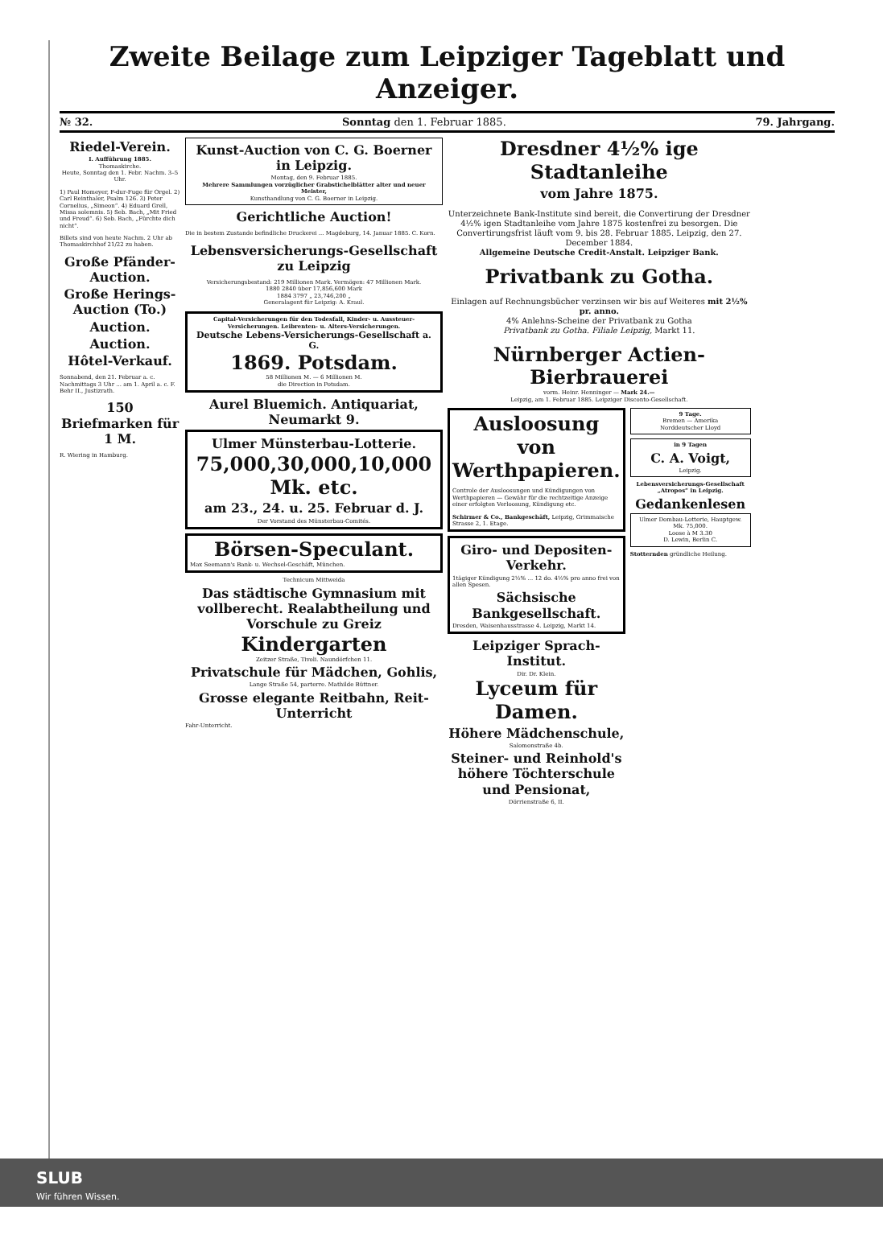Zweite Beilage zum Leipziger Tageblatt und Anzeiger.
№ 32. Sonntag den 1. Februar 1885. 79. Jahrgang.
Riedel-Verein.
I. Aufführung 1885.
Thomaskirche.
Heute, Sonntag den 1. Febr. Nachm. 3–5 Uhr.
1) Paul Homeyer, F-dur-Fuge für Orgel. 2) Carl Reinthaler, Psalm 126. 3) Peter Cornelius, „Simeon“. 4) Eduard Grell, Missa solemnis. 5) Seb. Bach, „Mit Fried und Freud“. 6) Seb. Bach, „Fürchte dich nicht“.
Billets sind von heute Nachm. 2 Uhr ab Thomaskirchhof 21/22 zu haben.
Große Pfänder-Auction.
Große Herings-Auction (To.)
Auction.
Auction.
Hôtel-Verkauf.
Sonnabend, den 21. Februar a. c. Nachmittags 3 Uhr ... am 1. April a. c. F. Behr II., Justizrath.
150 Briefmarken für 1 M.
R. Wiering in Hamburg.
Kunst-Auction von C. G. Boerner in Leipzig.
Montag, den 9. Februar 1885.
Mehrere Sammlungen vorzüglicher Grabstichelblätter alter und neuer Meister,
Kunsthandlung von C. G. Boerner in Leipzig.
Gerichtliche Auction!
Die in bestem Zustande befindliche Druckerei ... Magdeburg, 14. Januar 1885. C. Korn.
Lebensversicherungs-Gesellschaft zu Leipzig
Versicherungsbestand: 219 Millionen Mark. Vermögen: 47 Millionen Mark.
1880 2840 über 17,856,600 Mark
1884 3797 „ 23,746,200 „
Generalagent für Leipzig: A. Kraul.
Capital-Versicherungen für den Todesfall, Kinder- u. Aussteuer-Versicherungen. Leibrenten- u. Alters-Versicherungen.
Deutsche Lebens-Versicherungs-Gesellschaft a. G.
1869. Potsdam.
58 Millionen M. — 6 Millionen M.
die Direction in Potsdam.
Aurel Bluemich. Antiquariat, Neumarkt 9.
Ulmer Münsterbau-Lotterie.
75,000,30,000,10,000 Mk. etc.
am 23., 24. u. 25. Februar d. J.
Der Vorstand des Münsterbau-Comités.
Börsen-Speculant.
Max Seemann's Bank- u. Wechsel-Geschäft, München.
Technicum Mittweida
Das städtische Gymnasium mit vollberecht. Realabtheilung und Vorschule zu Greiz
Kindergarten
Zeitzer Straße, Tivoli. Naundörfchen 11.
Privatschule für Mädchen, Gohlis,
Lange Straße 54, parterre. Mathilde Büttner.
Grosse elegante Reitbahn, Reit-Unterricht
Fahr-Unterricht.
Dresdner 4½% ige Stadtanleihe
vom Jahre 1875.
Unterzeichnete Bank-Institute sind bereit, die Convertirung der Dresdner 4½% igen Stadtanleihe vom Jahre 1875 kostenfrei zu besorgen. Die Convertirungsfrist läuft vom 9. bis 28. Februar 1885. Leipzig, den 27. December 1884.
Allgemeine Deutsche Credit-Anstalt. Leipziger Bank.
Privatbank zu Gotha.
Einlagen auf Rechnungsbücher verzinsen wir bis auf Weiteres mit 2½% pr. anno.
4% Anlehns-Scheine der Privatbank zu Gotha
Privatbank zu Gotha. Filiale Leipzig, Markt 11.
Nürnberger Actien-Bierbrauerei
vorm. Heinr. Henninger — Mark 24.—
Leipzig, am 1. Februar 1885. Leipziger Disconto-Gesellschaft.
Ausloosung von Werthpapieren.
Controle der Ausloosungen und Kündigungen von Werthpapieren — Gewähr für die rechtzeitige Anzeige einer erfolgten Verloosung, Kündigung etc.
Schirmer & Co., Bankgeschäft, Leipzig, Grimmaische Strasse 2, 1. Etage.
Giro- und Depositen-Verkehr.
1tägiger Kündigung 2½% ... 12 do. 4½% pro anno frei von allen Spesen.
Sächsische Bankgesellschaft.
Dresden, Waisenhausstrasse 4. Leipzig, Markt 14.
Leipziger Sprach-Institut.
Dir. Dr. Klein.
Lyceum für Damen.
Höhere Mädchenschule,
Salomonstraße 4b.
Steiner- und Reinhold's höhere Töchterschule und Pensionat,
Dörrienstraße 6, II.
9 Tage.
Bremen — Amerika
Norddeutscher Lloyd
in 9 Tagen
C. A. Voigt,
Leipzig.
Lebensversicherungs-Gesellschaft „Atropos“ in Leipzig.
Gedankenlesen
Ulmer Dombau-Lotterie, Hauptgew. Mk. 75,000.
Loose à M 3.30
D. Lewin, Berlin C.
Stotternden gründliche Heilung.
SLUB
Wir führen Wissen.